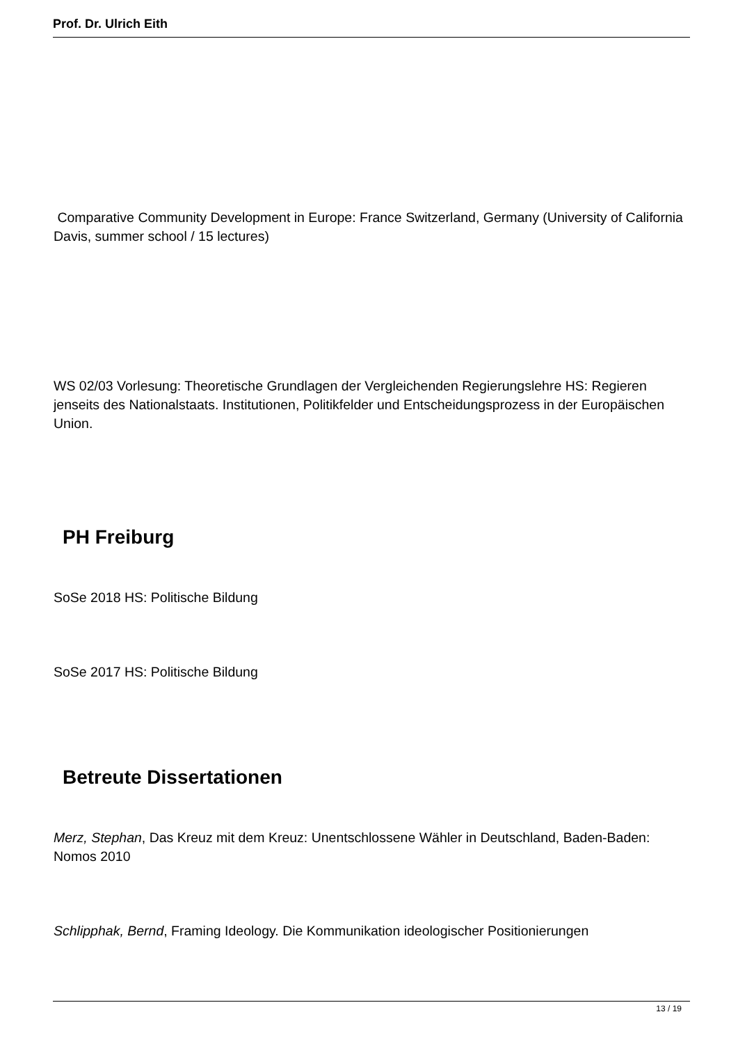Prof. Dr. Ulrich Eith
Comparative Community Development in Europe: France Switzerland, Germany (University of California Davis, summer school / 15 lectures)
WS 02/03 Vorlesung: Theoretische Grundlagen der Vergleichenden Regierungslehre HS: Regieren jenseits des Nationalstaats. Institutionen, Politikfelder und Entscheidungsprozess in der Europäischen Union.
PH Freiburg
SoSe 2018 HS: Politische Bildung
SoSe 2017 HS: Politische Bildung
Betreute Dissertationen
Merz, Stephan, Das Kreuz mit dem Kreuz: Unentschlossene Wähler in Deutschland, Baden-Baden: Nomos 2010
Schlipphak, Bernd, Framing Ideology. Die Kommunikation ideologischer Positionierungen
13 / 19